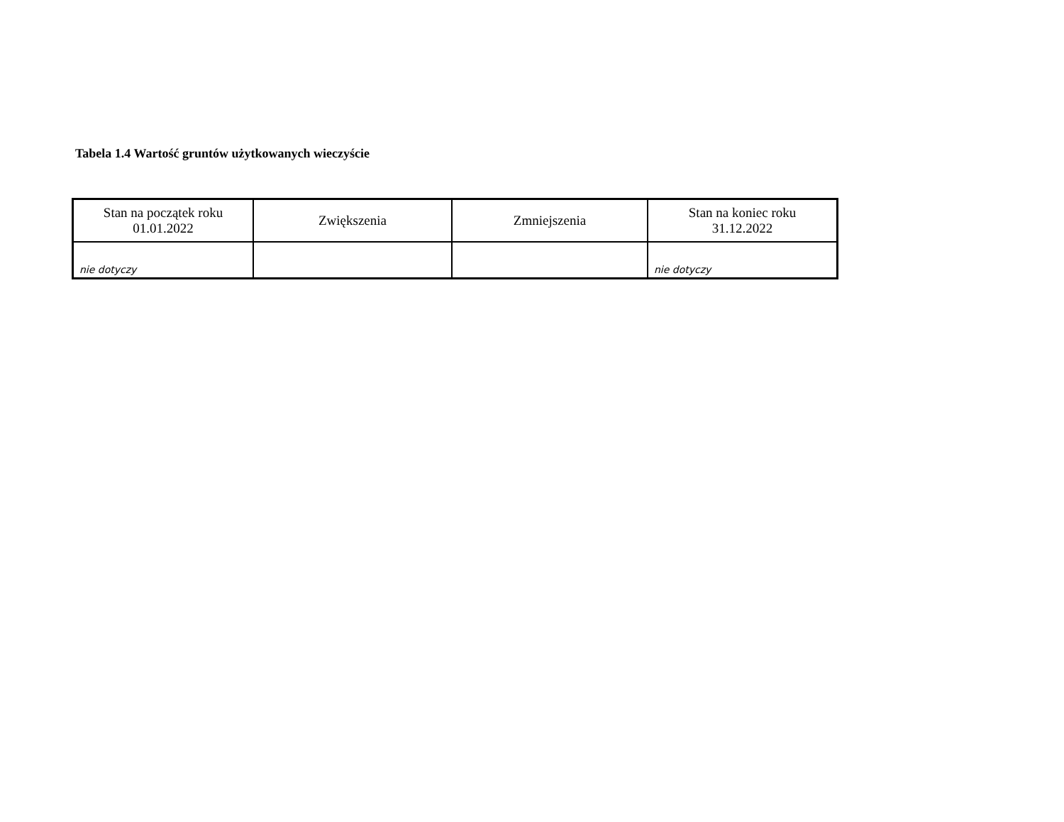Tabela 1.4 Wartość gruntów użytkowanych wieczyście
| Stan na początek roku 01.01.2022 | Zwiększenia | Zmniejszenia | Stan na koniec roku 31.12.2022 |
| --- | --- | --- | --- |
| nie dotyczy | | | nie dotyczy |